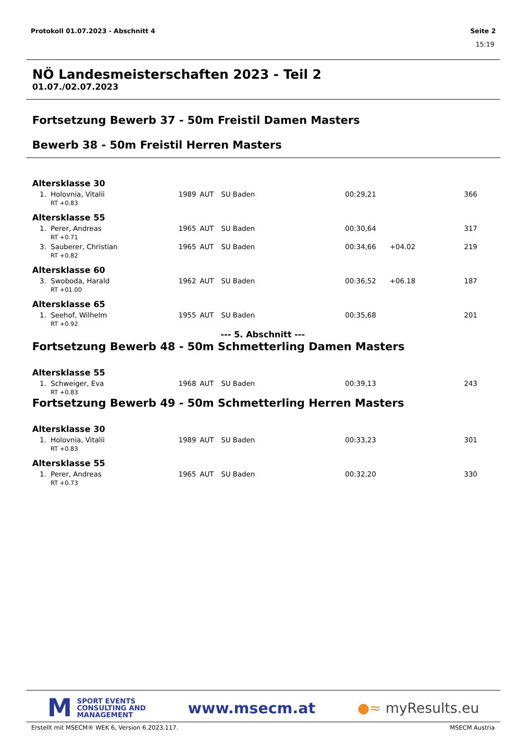Protokoll 01.07.2023 - Abschnitt 4 Seite 2
15:19
NÖ Landesmeisterschaften 2023 - Teil 2
01.07./02.07.2023
Fortsetzung Bewerb 37 - 50m Freistil Damen Masters
Bewerb 38 - 50m Freistil Herren Masters
Altersklasse 30
| 1. Holovnia, Vitalii | 1989 | AUT | SU Baden | 00:29,21 | | 366 |
| RT +0.83 | | | | | | |
Altersklasse 55
| 1. Perer, Andreas | 1965 | AUT | SU Baden | 00:30,64 | | 317 |
| RT +0.71 | | | | | | |
| 3. Sauberer, Christian | 1965 | AUT | SU Baden | 00:34,66 | +04.02 | 219 |
| RT +0.82 | | | | | | |
Altersklasse 60
| 3. Swoboda, Harald | 1962 | AUT | SU Baden | 00:36,52 | +06.18 | 187 |
| RT +01.00 | | | | | | |
Altersklasse 65
| 1. Seehof, Wilhelm | 1955 | AUT | SU Baden | 00:35,68 | | 201 |
| RT +0.92 | | | | | | |
--- 5. Abschnitt ---
Fortsetzung Bewerb 48 - 50m Schmetterling Damen Masters
Altersklasse 55
| 1. Schweiger, Eva | 1968 | AUT | SU Baden | 00:39,13 | | 243 |
| RT +0.83 | | | | | | |
Fortsetzung Bewerb 49 - 50m Schmetterling Herren Masters
Altersklasse 30
| 1. Holovnia, Vitalii | 1989 | AUT | SU Baden | 00:33,23 | | 301 |
| RT +0.83 | | | | | | |
Altersklasse 55
| 1. Perer, Andreas | 1965 | AUT | SU Baden | 00:32,20 | | 330 |
| RT +0.73 | | | | | | |
M SPORT EVENTS
CONSULTING AND
MANAGEMENT
www.msecm.at ●≈ myResults.eu
Erstellt mit MSECM® WEK 6, Version 6.2023.117. MSECM Austria